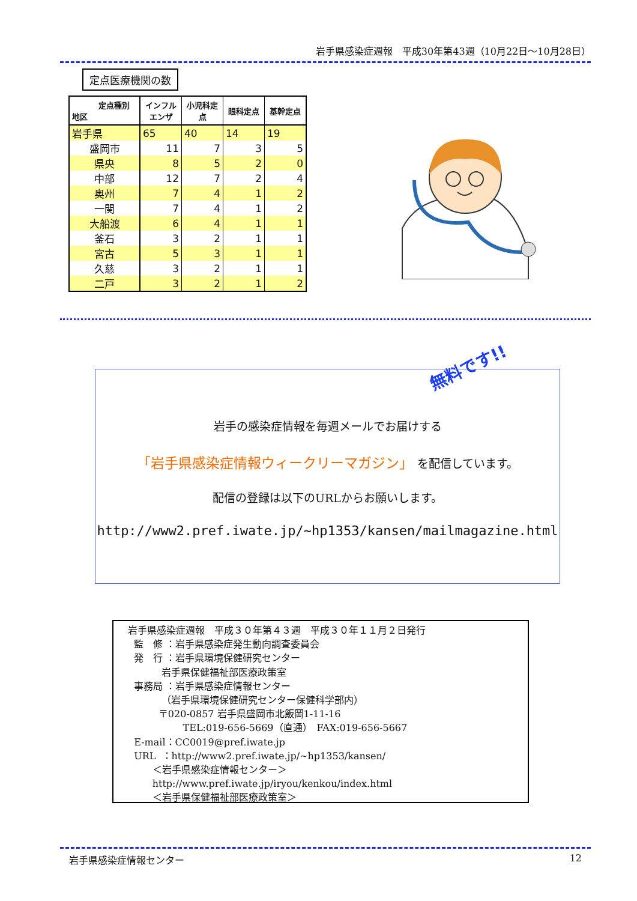岩手県感染症週報　平成30年第43週（10月22日～10月28日）
定点医療機関の数
| 定点種別 地区 | インフル エンザ | 小児科定 点 | 眼科定点 | 基幹定点 |
| --- | --- | --- | --- | --- |
| 岩手県 | 65 | 40 | 14 | 19 |
| 盛岡市 | 11 | 7 | 3 | 5 |
| 県央 | 8 | 5 | 2 | 0 |
| 中部 | 12 | 7 | 2 | 4 |
| 奥州 | 7 | 4 | 1 | 2 |
| 一関 | 7 | 4 | 1 | 2 |
| 大船渡 | 6 | 4 | 1 | 1 |
| 釜石 | 3 | 2 | 1 | 1 |
| 宮古 | 5 | 3 | 1 | 1 |
| 久慈 | 3 | 2 | 1 | 1 |
| 二戸 | 3 | 2 | 1 | 2 |
無料です!!
岩手の感染症情報を毎週メールでお届けする
「岩手県感染症情報ウィークリーマガジン」 を配信しています。
配信の登録は以下のURLからお願いします。
http://www2.pref.iwate.jp/~hp1353/kansen/mailmagazine.html
岩手県感染症週報　平成３０年第４３週　平成３０年１１月２日発行 監　修 ：岩手県感染症発生動向調査委員会 発　行 ：岩手県環境保健研究センター 岩手県保健福祉部医療政策室 事務局 ：岩手県感染症情報センター （岩手県環境保健研究センター保健科学部内） 〒020-0857 岩手県盛岡市北飯岡1-11-16 TEL:019-656-5669（直通）　FAX:019-656-5667 E-mail：CC0019@pref.iwate.jp URL ：http://www2.pref.iwate.jp/~hp1353/kansen/ ＜岩手県感染症情報センター＞ http://www.pref.iwate.jp/iryou/kenkou/index.html ＜岩手県保健福祉部医療政策室＞
岩手県感染症情報センター 12